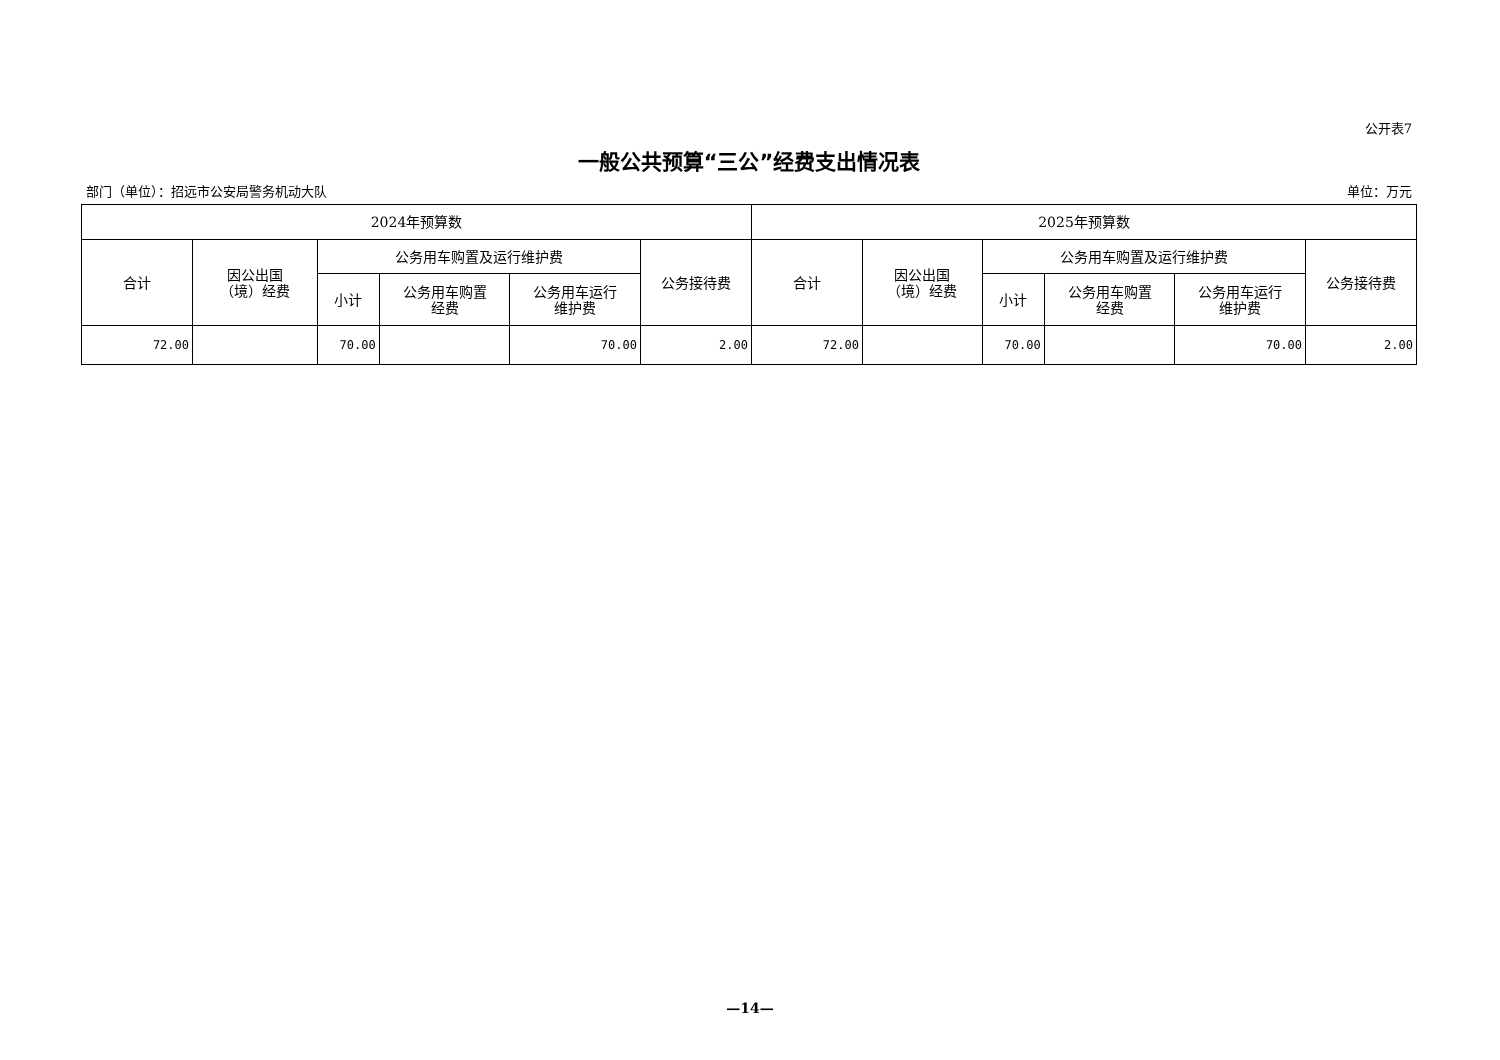公开表7
一般公共预算“三公”经费支出情况表
部门（单位）：招远市公安局警务机动大队 单位：万元
| 2024年预算数 | | | | | | 2025年预算数 | | | | | |
| --- | --- | --- | --- | --- | --- | --- | --- | --- | --- | --- | --- |
| 合计 | 因公出国 （境）经费 | 公务用车购置及运行维护费 | | | 公务接待费 | 合计 | 因公出国 （境）经费 | 公务用车购置及运行维护费 | | | 公务接待费 |
| | | 小计 | 公务用车购置 经费 | 公务用车运行 维护费 | | | | 小计 | 公务用车购置 经费 | 公务用车运行 维护费 | |
| 72.00 | | 70.00 | | 70.00 | 2.00 | 72.00 | | 70.00 | | 70.00 | 2.00 |
—14—